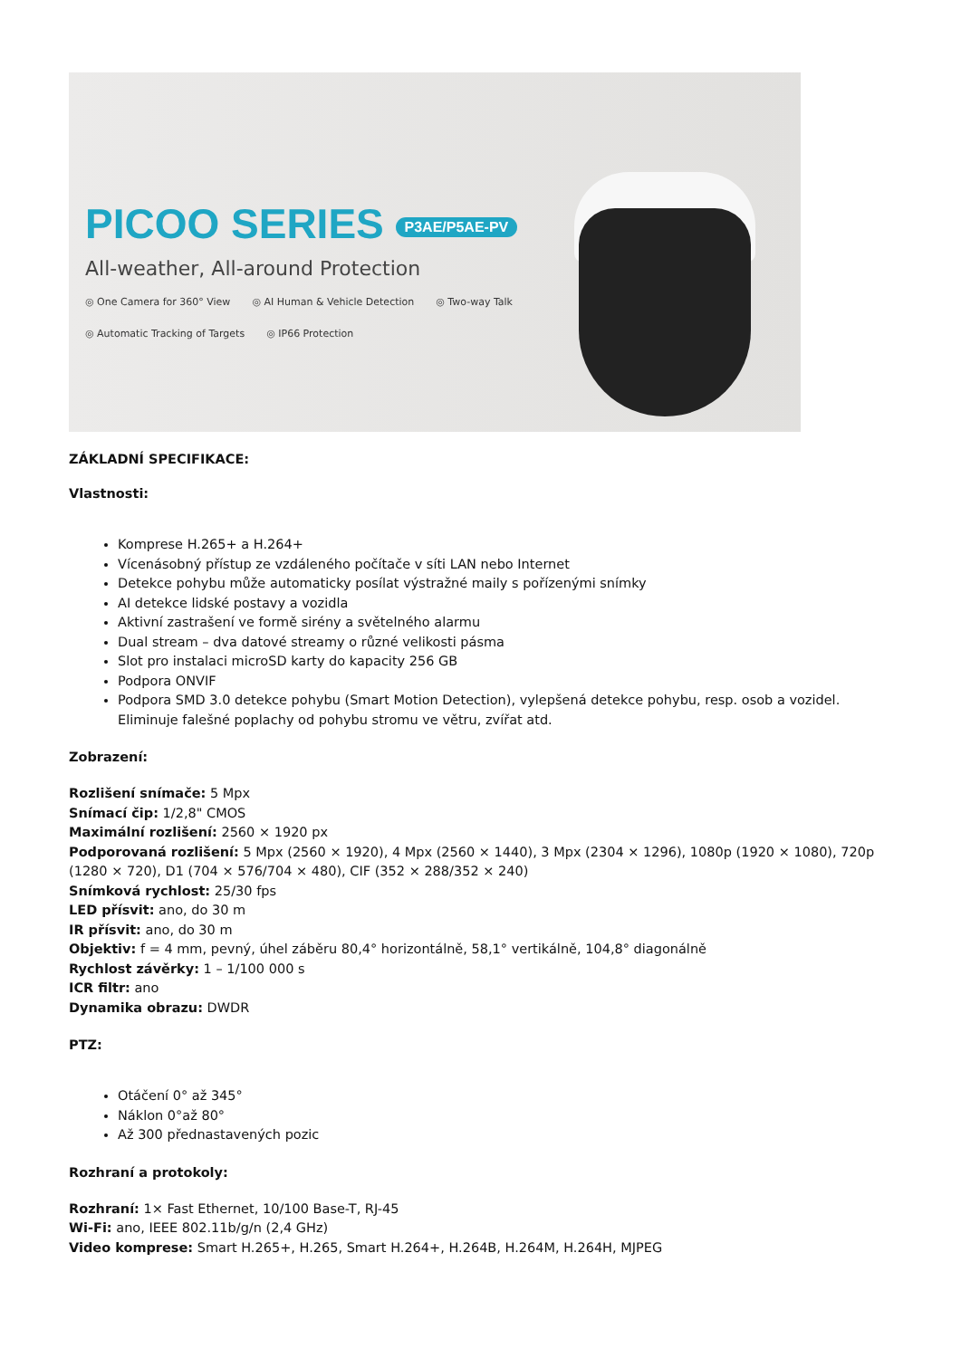PICOO SERIES P3AE/P5AE-PV
All-weather, All-around Protection
◎ One Camera for 360° View ◎ AI Human & Vehicle Detection ◎ Two-way Talk ◎ Automatic Tracking of Targets ◎ IP66 Protection
ZÁKLADNÍ SPECIFIKACE:
Vlastnosti:
Komprese H.265+ a H.264+
Vícenásobný přístup ze vzdáleného počítače v síti LAN nebo Internet
Detekce pohybu může automaticky posílat výstražné maily s pořízenými snímky
AI detekce lidské postavy a vozidla
Aktivní zastrašení ve formě sirény a světelného alarmu
Dual stream – dva datové streamy o různé velikosti pásma
Slot pro instalaci microSD karty do kapacity 256 GB
Podpora ONVIF
Podpora SMD 3.0 detekce pohybu (Smart Motion Detection), vylepšená detekce pohybu, resp. osob a vozidel. Eliminuje falešné poplachy od pohybu stromu ve větru, zvířat atd.
Zobrazení:
Rozlišení snímače: 5 Mpx
Snímací čip: 1/2,8" CMOS
Maximální rozlišení: 2560 × 1920 px
Podporovaná rozlišení: 5 Mpx (2560 × 1920), 4 Mpx (2560 × 1440), 3 Mpx (2304 × 1296), 1080p (1920 × 1080), 720p (1280 × 720), D1 (704 × 576/704 × 480), CIF (352 × 288/352 × 240)
Snímková rychlost: 25/30 fps
LED přísvit: ano, do 30 m
IR přísvit: ano, do 30 m
Objektiv: f = 4 mm, pevný, úhel záběru 80,4° horizontálně, 58,1° vertikálně, 104,8° diagonálně
Rychlost závěrky: 1 – 1/100 000 s
ICR filtr: ano
Dynamika obrazu: DWDR
PTZ:
Otáčení 0° až 345°
Náklon 0°až 80°
Až 300 přednastavených pozic
Rozhraní a protokoly:
Rozhraní: 1× Fast Ethernet, 10/100 Base-T, RJ-45
Wi-Fi: ano, IEEE 802.11b/g/n (2,4 GHz)
Video komprese: Smart H.265+, H.265, Smart H.264+, H.264B, H.264M, H.264H, MJPEG